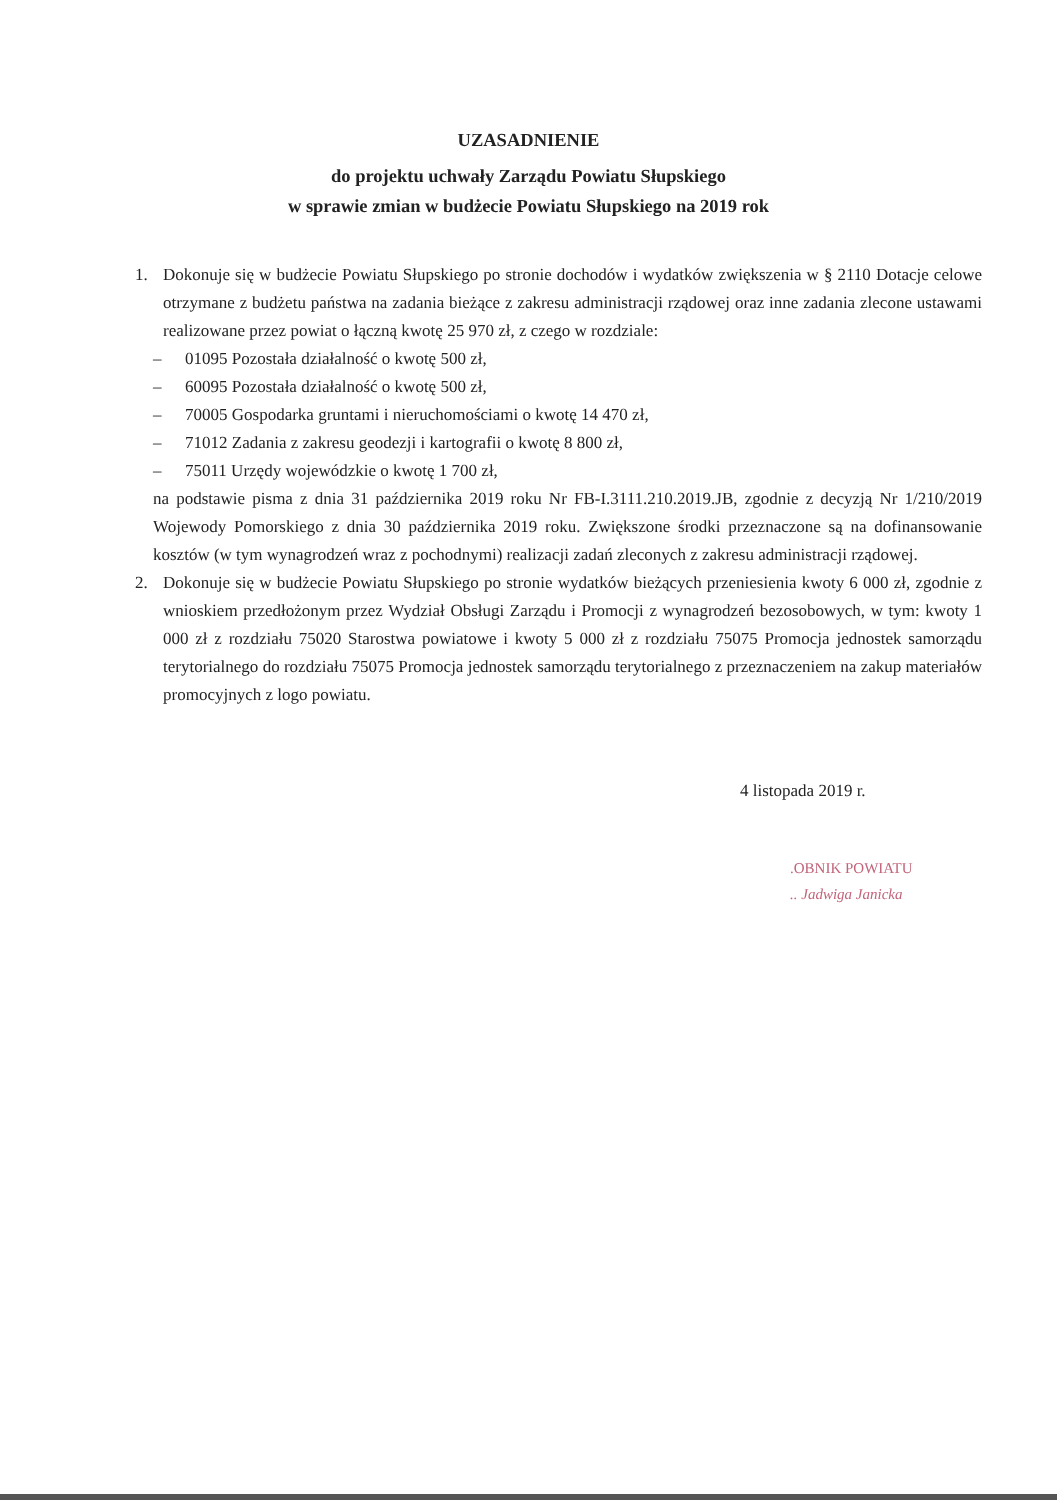UZASADNIENIE
do projektu uchwały Zarządu Powiatu Słupskiego
w sprawie zmian w budżecie Powiatu Słupskiego na 2019 rok
1. Dokonuje się w budżecie Powiatu Słupskiego po stronie dochodów i wydatków zwiększenia w § 2110 Dotacje celowe otrzymane z budżetu państwa na zadania bieżące z zakresu administracji rządowej oraz inne zadania zlecone ustawami realizowane przez powiat o łączną kwotę 25 970 zł, z czego w rozdziale:
– 01095 Pozostała działalność o kwotę 500 zł,
– 60095 Pozostała działalność o kwotę 500 zł,
– 70005 Gospodarka gruntami i nieruchomościami o kwotę 14 470 zł,
– 71012 Zadania z zakresu geodezji i kartografii o kwotę 8 800 zł,
– 75011 Urzędy wojewódzkie o kwotę 1 700 zł,
na podstawie pisma z dnia 31 października 2019 roku Nr FB-I.3111.210.2019.JB, zgodnie z decyzją Nr 1/210/2019 Wojewody Pomorskiego z dnia 30 października 2019 roku. Zwiększone środki przeznaczone są na dofinansowanie kosztów (w tym wynagrodzeń wraz z pochodnymi) realizacji zadań zleconych z zakresu administracji rządowej.
2. Dokonuje się w budżecie Powiatu Słupskiego po stronie wydatków bieżących przeniesienia kwoty 6 000 zł, zgodnie z wnioskiem przedłożonym przez Wydział Obsługi Zarządu i Promocji z wynagrodzeń bezosobowych, w tym: kwoty 1 000 zł z rozdziału 75020 Starostwa powiatowe i kwoty 5 000 zł z rozdziału 75075 Promocja jednostek samorządu terytorialnego do rozdziału 75075 Promocja jednostek samorządu terytorialnego z przeznaczeniem na zakup materiałów promocyjnych z logo powiatu.
4 listopada 2019 r.
.OBNIK POWIATU.. Jadwiga Janicka